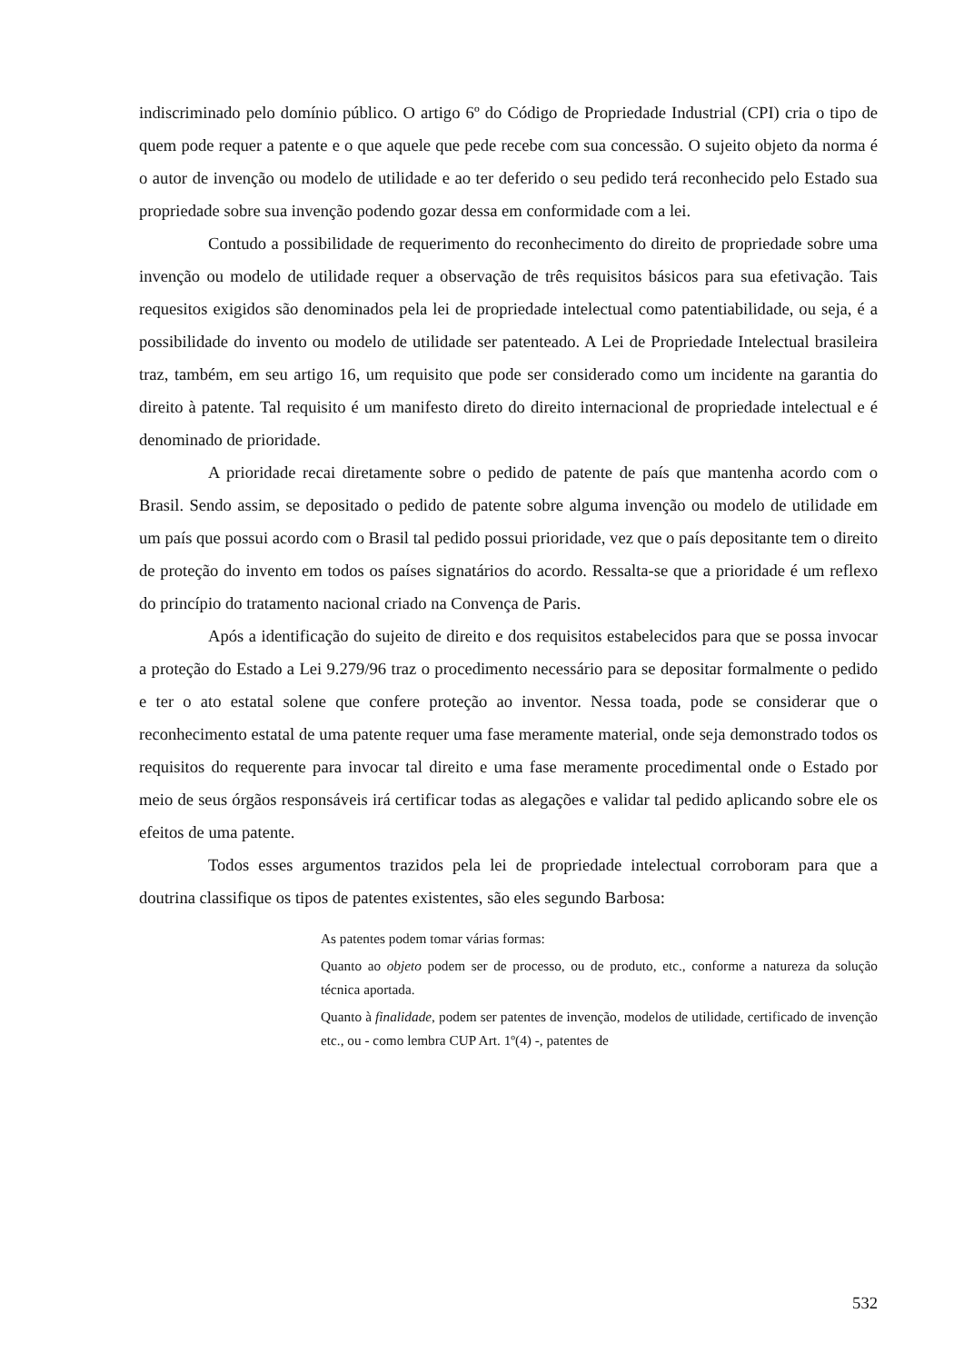indiscriminado pelo domínio público. O artigo 6º do Código de Propriedade Industrial (CPI) cria o tipo de quem pode requer a patente e o que aquele que pede recebe com sua concessão. O sujeito objeto da norma é o autor de invenção ou modelo de utilidade e ao ter deferido o seu pedido terá reconhecido pelo Estado sua propriedade sobre sua invenção podendo gozar dessa em conformidade com a lei.
Contudo a possibilidade de requerimento do reconhecimento do direito de propriedade sobre uma invenção ou modelo de utilidade requer a observação de três requisitos básicos para sua efetivação. Tais requesitos exigidos são denominados pela lei de propriedade intelectual como patentiabilidade, ou seja, é a possibilidade do invento ou modelo de utilidade ser patenteado. A Lei de Propriedade Intelectual brasileira traz, também, em seu artigo 16, um requisito que pode ser considerado como um incidente na garantia do direito à patente. Tal requisito é um manifesto direto do direito internacional de propriedade intelectual e é denominado de prioridade.
A prioridade recai diretamente sobre o pedido de patente de país que mantenha acordo com o Brasil. Sendo assim, se depositado o pedido de patente sobre alguma invenção ou modelo de utilidade em um país que possui acordo com o Brasil tal pedido possui prioridade, vez que o país depositante tem o direito de proteção do invento em todos os países signatários do acordo. Ressalta-se que a prioridade é um reflexo do princípio do tratamento nacional criado na Convença de Paris.
Após a identificação do sujeito de direito e dos requisitos estabelecidos para que se possa invocar a proteção do Estado a Lei 9.279/96 traz o procedimento necessário para se depositar formalmente o pedido e ter o ato estatal solene que confere proteção ao inventor. Nessa toada, pode se considerar que o reconhecimento estatal de uma patente requer uma fase meramente material, onde seja demonstrado todos os requisitos do requerente para invocar tal direito e uma fase meramente procedimental onde o Estado por meio de seus órgãos responsáveis irá certificar todas as alegações e validar tal pedido aplicando sobre ele os efeitos de uma patente.
Todos esses argumentos trazidos pela lei de propriedade intelectual corroboram para que a doutrina classifique os tipos de patentes existentes, são eles segundo Barbosa:
As patentes podem tomar várias formas:
Quanto ao objeto podem ser de processo, ou de produto, etc., conforme a natureza da solução técnica aportada.
Quanto à finalidade, podem ser patentes de invenção, modelos de utilidade, certificado de invenção etc., ou - como lembra CUP Art. 1º(4) -, patentes de
532